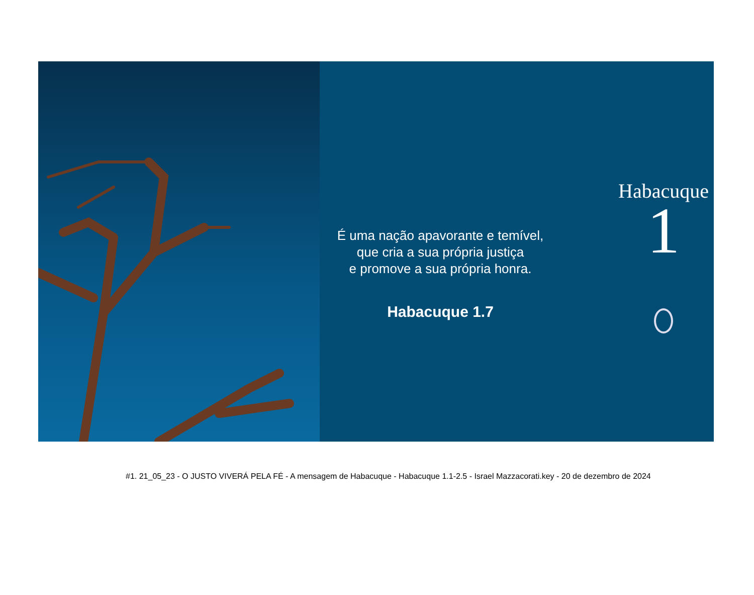É uma nação apavorante e temível,
que cria a sua própria justiça
e promove a sua própria honra.
Habacuque 1.7
Habacuque
1
#1. 21_05_23 - O JUSTO VIVERÁ PELA FÉ - A mensagem de Habacuque - Habacuque 1.1-2.5 - Israel Mazzacorati.key - 20 de dezembro de 2024